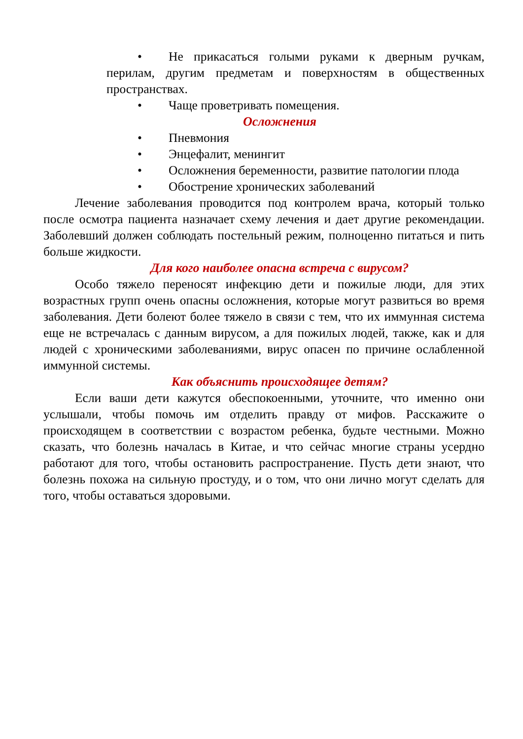• Не прикасаться голыми руками к дверным ручкам, перилам, другим предметам и поверхностям в общественных пространствах.
• Чаще проветривать помещения.
Осложнения
• Пневмония
• Энцефалит, менингит
• Осложнения беременности, развитие патологии плода
• Обострение хронических заболеваний
Лечение заболевания проводится под контролем врача, который только после осмотра пациента назначает схему лечения и дает другие рекомендации. Заболевший должен соблюдать постельный режим, полноценно питаться и пить больше жидкости.
Для кого наиболее опасна встреча с вирусом?
Особо тяжело переносят инфекцию дети и пожилые люди, для этих возрастных групп очень опасны осложнения, которые могут развиться во время заболевания. Дети болеют более тяжело в связи с тем, что их иммунная система еще не встречалась с данным вирусом, а для пожилых людей, также, как и для людей с хроническими заболеваниями, вирус опасен по причине ослабленной иммунной системы.
Как объяснить происходящее детям?
Если ваши дети кажутся обеспокоенными, уточните, что именно они услышали, чтобы помочь им отделить правду от мифов. Расскажите о происходящем в соответствии с возрастом ребенка, будьте честными. Можно сказать, что болезнь началась в Китае, и что сейчас многие страны усердно работают для того, чтобы остановить распространение. Пусть дети знают, что болезнь похожа на сильную простуду, и о том, что они лично могут сделать для того, чтобы оставаться здоровыми.